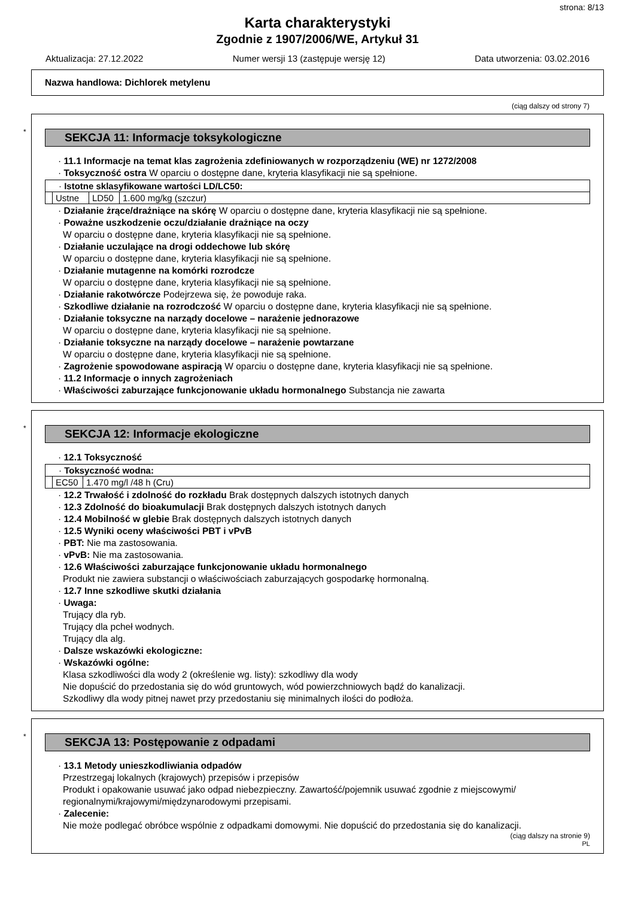strona: 8/13
Karta charakterystyki
Zgodnie z 1907/2006/WE, Artykuł 31
Aktualizacja: 27.12.2022 Numer wersji 13 (zastępuje wersję 12) Data utworzenia: 03.02.2016
Nazwa handlowa: Dichlorek metylenu
(ciąg dalszy od strony 7)
*
SEKCJA 11: Informacje toksykologiczne
· 11.1 Informacje na temat klas zagrożenia zdefiniowanych w rozporządzeniu (WE) nr 1272/2008
· Toksyczność ostra W oparciu o dostępne dane, kryteria klasyfikacji nie są spełnione.
| · Istotne sklasyfikowane wartości LD/LC50: | | | |
| | Ustne | LD50 | 1.600 mg/kg (szczur) |
· Działanie żrące/drażniące na skórę W oparciu o dostępne dane, kryteria klasyfikacji nie są spełnione.
· Poważne uszkodzenie oczu/działanie drażniące na oczy
W oparciu o dostępne dane, kryteria klasyfikacji nie są spełnione.
· Działanie uczulające na drogi oddechowe lub skórę
W oparciu o dostępne dane, kryteria klasyfikacji nie są spełnione.
· Działanie mutagenne na komórki rozrodcze
W oparciu o dostępne dane, kryteria klasyfikacji nie są spełnione.
· Działanie rakotwórcze Podejrzewa się, że powoduje raka.
· Szkodliwe działanie na rozrodczość W oparciu o dostępne dane, kryteria klasyfikacji nie są spełnione.
· Działanie toksyczne na narządy docelowe – narażenie jednorazowe
W oparciu o dostępne dane, kryteria klasyfikacji nie są spełnione.
· Działanie toksyczne na narządy docelowe – narażenie powtarzane
W oparciu o dostępne dane, kryteria klasyfikacji nie są spełnione.
· Zagrożenie spowodowane aspiracją W oparciu o dostępne dane, kryteria klasyfikacji nie są spełnione.
· 11.2 Informacje o innych zagrożeniach
· Właściwości zaburzające funkcjonowanie układu hormonalnego Substancja nie zawarta
*
SEKCJA 12: Informacje ekologiczne
· 12.1 Toksyczność
| · Toksyczność wodna: | | |
| | EC50 | 1.470 mg/l /48 h (Cru) |
· 12.2 Trwałość i zdolność do rozkładu Brak dostępnych dalszych istotnych danych
· 12.3 Zdolność do bioakumulacji Brak dostępnych dalszych istotnych danych
· 12.4 Mobilność w glebie Brak dostępnych dalszych istotnych danych
· 12.5 Wyniki oceny właściwości PBT i vPvB
· PBT: Nie ma zastosowania.
· vPvB: Nie ma zastosowania.
· 12.6 Właściwości zaburzające funkcjonowanie układu hormonalnego
Produkt nie zawiera substancji o właściwościach zaburzających gospodarkę hormonalną.
· 12.7 Inne szkodliwe skutki działania
· Uwaga:
Trujący dla ryb.
Trujący dla pcheł wodnych.
Trujący dla alg.
· Dalsze wskazówki ekologiczne:
· Wskazówki ogólne:
Klasa szkodliwości dla wody 2 (określenie wg. listy): szkodliwy dla wody
Nie dopuścić do przedostania się do wód gruntowych, wód powierzchniowych bądź do kanalizacji.
Szkodliwy dla wody pitnej nawet przy przedostaniu się minimalnych ilości do podłoża.
*
SEKCJA 13: Postępowanie z odpadami
· 13.1 Metody unieszkodliwiania odpadów
Przestrzegaj lokalnych (krajowych) przepisów i przepisów
Produkt i opakowanie usuwać jako odpad niebezpieczny. Zawartość/pojemnik usuwać zgodnie z miejscowymi/ regionalnymi/krajowymi/międzynarodowymi przepisami.
· Zalecenie:
Nie może podlegać obróbce wspólnie z odpadkami domowymi. Nie dopuścić do przedostania się do kanalizacji.
(ciąg dalszy na stronie 9)
PL